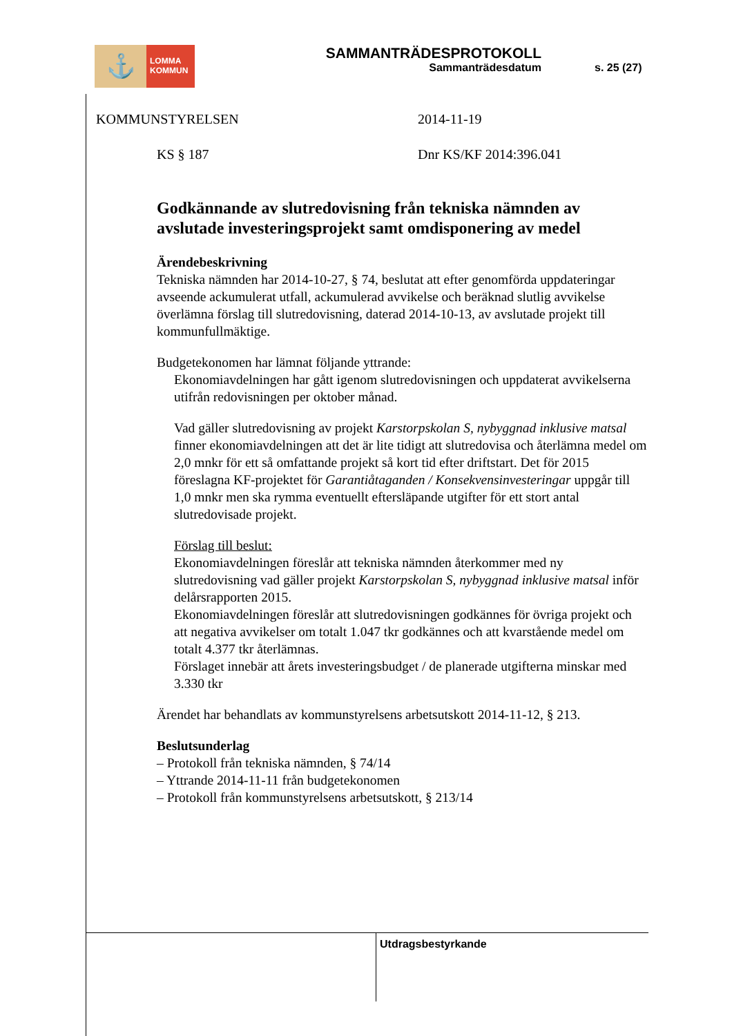⚓
LOMMA
KOMMUN
SAMMANTRÄDESPROTOKOLL
Sammanträdesdatum
s. 25 (27)
KOMMUNSTYRELSEN 2014-11-19
KS § 187 Dnr KS/KF 2014:396.041
Godkännande av slutredovisning från tekniska nämnden av avslutade investeringsprojekt samt omdisponering av medel
Ärendebeskrivning
Tekniska nämnden har 2014-10-27, § 74, beslutat att efter genomförda uppdateringar avseende ackumulerat utfall, ackumulerad avvikelse och beräknad slutlig avvikelse överlämna förslag till slutredovisning, daterad 2014-10-13, av avslutade projekt till kommunfullmäktige.
Budgetekonomen har lämnat följande yttrande:
Ekonomiavdelningen har gått igenom slutredovisningen och uppdaterat avvikelserna utifrån redovisningen per oktober månad.
Vad gäller slutredovisning av projekt Karstorpskolan S, nybyggnad inklusive matsal finner ekonomiavdelningen att det är lite tidigt att slutredovisa och återlämna medel om 2,0 mnkr för ett så omfattande projekt så kort tid efter driftstart. Det för 2015 föreslagna KF-projektet för Garantiåtaganden / Konsekvensinvesteringar uppgår till 1,0 mnkr men ska rymma eventuellt eftersläpande utgifter för ett stort antal slutredovisade projekt.
Förslag till beslut:
Ekonomiavdelningen föreslår att tekniska nämnden återkommer med ny slutredovisning vad gäller projekt Karstorpskolan S, nybyggnad inklusive matsal inför delårsrapporten 2015.
Ekonomiavdelningen föreslår att slutredovisningen godkännes för övriga projekt och att negativa avvikelser om totalt 1.047 tkr godkännes och att kvarstående medel om totalt 4.377 tkr återlämnas.
Förslaget innebär att årets investeringsbudget / de planerade utgifterna minskar med 3.330 tkr
Ärendet har behandlats av kommunstyrelsens arbetsutskott 2014-11-12, § 213.
Beslutsunderlag
– Protokoll från tekniska nämnden, § 74/14
– Yttrande 2014-11-11 från budgetekonomen
– Protokoll från kommunstyrelsens arbetsutskott, § 213/14
Utdragsbestyrkande